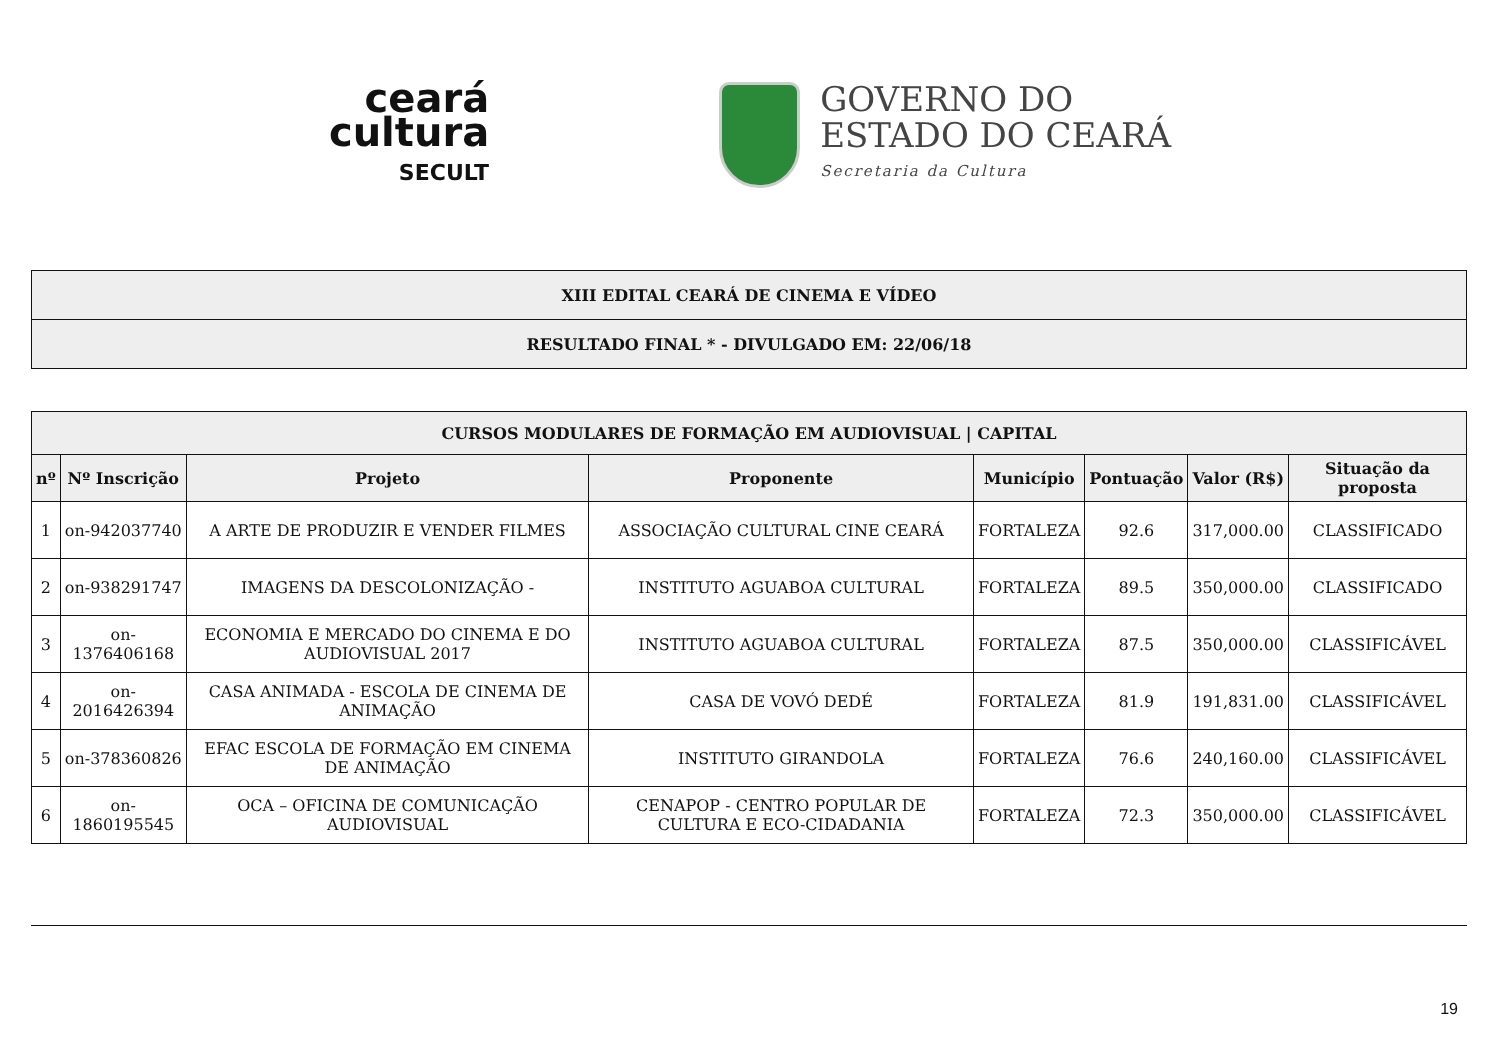ceará
cultura
SECULT
GOVERNO DO
ESTADO DO CEARÁ
Secretaria da Cultura
| XIII EDITAL CEARÁ DE CINEMA E VÍDEO |
| --- |
| RESULTADO FINAL * - DIVULGADO EM: 22/06/18 |
| CURSOS MODULARES DE FORMAÇÃO EM AUDIOVISUAL / CAPITAL | | | | | | | |
| --- | --- | --- | --- | --- | --- | --- | --- |
| nº | Nº Inscrição | Projeto | Proponente | Município | Pontuação | Valor (R$) | Situação da proposta |
| 1 | on-942037740 | A ARTE DE PRODUZIR E VENDER FILMES | ASSOCIAÇÃO CULTURAL CINE CEARÁ | FORTALEZA | 92.6 | 317,000.00 | CLASSIFICADO |
| 2 | on-938291747 | IMAGENS DA DESCOLONIZAÇÃO - | INSTITUTO AGUABOA CULTURAL | FORTALEZA | 89.5 | 350,000.00 | CLASSIFICADO |
| 3 | on-1376406168 | ECONOMIA E MERCADO DO CINEMA E DO AUDIOVISUAL 2017 | INSTITUTO AGUABOA CULTURAL | FORTALEZA | 87.5 | 350,000.00 | CLASSIFICÁVEL |
| 4 | on-2016426394 | CASA ANIMADA - ESCOLA DE CINEMA DE ANIMAÇÃO | CASA DE VOVÓ DEDÉ | FORTALEZA | 81.9 | 191,831.00 | CLASSIFICÁVEL |
| 5 | on-378360826 | EFAC ESCOLA DE FORMAÇÃO EM CINEMA DE ANIMAÇÃO | INSTITUTO GIRANDOLA | FORTALEZA | 76.6 | 240,160.00 | CLASSIFICÁVEL |
| 6 | on-1860195545 | OCA – OFICINA DE COMUNICAÇÃO AUDIOVISUAL | CENAPOP - CENTRO POPULAR DE CULTURA E ECO-CIDADANIA | FORTALEZA | 72.3 | 350,000.00 | CLASSIFICÁVEL |
19